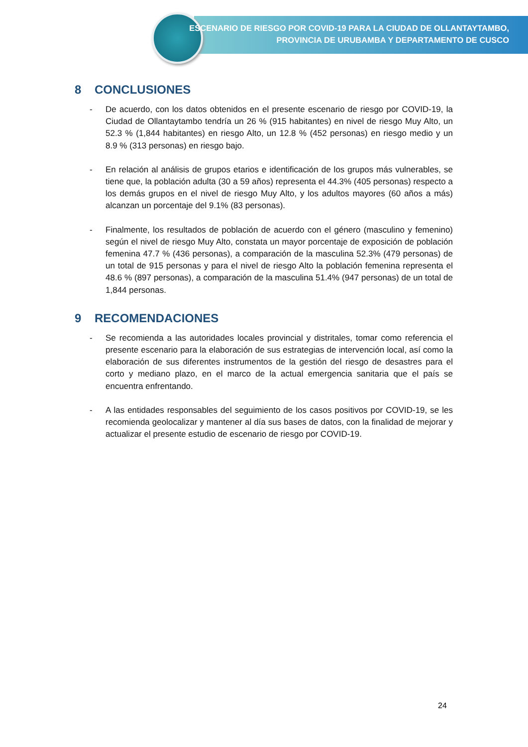ESCENARIO DE RIESGO POR COVID-19 PARA LA CIUDAD DE OLLANTAYTAMBO,
PROVINCIA DE URUBAMBA Y DEPARTAMENTO DE CUSCO
8 CONCLUSIONES
- De acuerdo, con los datos obtenidos en el presente escenario de riesgo por COVID-19, la Ciudad de Ollantaytambo tendría un 26 % (915 habitantes) en nivel de riesgo Muy Alto, un 52.3 % (1,844 habitantes) en riesgo Alto, un 12.8 % (452 personas) en riesgo medio y un 8.9 % (313 personas) en riesgo bajo.
- En relación al análisis de grupos etarios e identificación de los grupos más vulnerables, se tiene que, la población adulta (30 a 59 años) representa el 44.3% (405 personas) respecto a los demás grupos en el nivel de riesgo Muy Alto, y los adultos mayores (60 años a más) alcanzan un porcentaje del 9.1% (83 personas).
- Finalmente, los resultados de población de acuerdo con el género (masculino y femenino) según el nivel de riesgo Muy Alto, constata un mayor porcentaje de exposición de población femenina 47.7 % (436 personas), a comparación de la masculina 52.3% (479 personas) de un total de 915 personas y para el nivel de riesgo Alto la población femenina representa el 48.6 % (897 personas), a comparación de la masculina 51.4% (947 personas) de un total de 1,844 personas.
9 RECOMENDACIONES
- Se recomienda a las autoridades locales provincial y distritales, tomar como referencia el presente escenario para la elaboración de sus estrategias de intervención local, así como la elaboración de sus diferentes instrumentos de la gestión del riesgo de desastres para el corto y mediano plazo, en el marco de la actual emergencia sanitaria que el país se encuentra enfrentando.
- A las entidades responsables del seguimiento de los casos positivos por COVID-19, se les recomienda geolocalizar y mantener al día sus bases de datos, con la finalidad de mejorar y actualizar el presente estudio de escenario de riesgo por COVID-19.
24